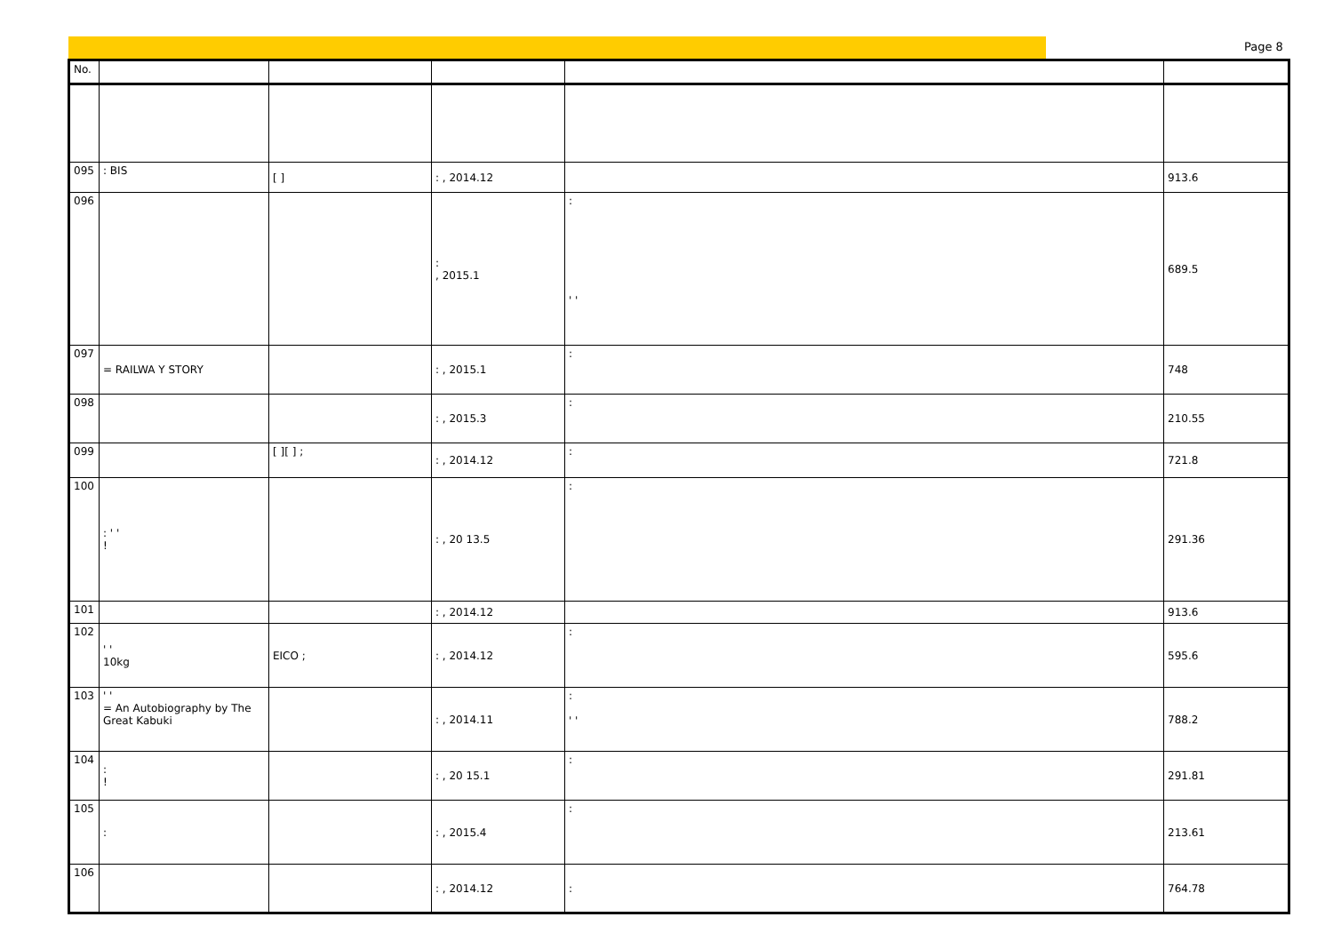Page 8
| No. | | | | | |
| 095 | : BIS | [ ] | : , 2014.12 | | 913.6 |
| 096 | | | : , 2015.1 | : ' ' | 689.5 |
| 097 | = RAILWA Y STORY | | : , 2015.1 | : | 748 |
| 098 | | | : , 2015.3 | : | 210.55 |
| 099 | | [ ][ ] ; | : , 2014.12 | : | 721.8 |
| 100 | : ' ' ! | | : , 20 13.5 | : | 291.36 |
| 101 | | | : , 2014.12 | | 913.6 |
| 102 | ' ' 10kg | EICO ; | : , 2014.12 | : | 595.6 |
| 103 | ' ' = An Autobiography by The Great Kabuki | | : , 2014.11 | : ' ' | 788.2 |
| 104 | : ! | | : , 20 15.1 | : | 291.81 |
| 105 | : | | : , 2015.4 | : | 213.61 |
| 106 | | | : , 2014.12 | : | 764.78 |